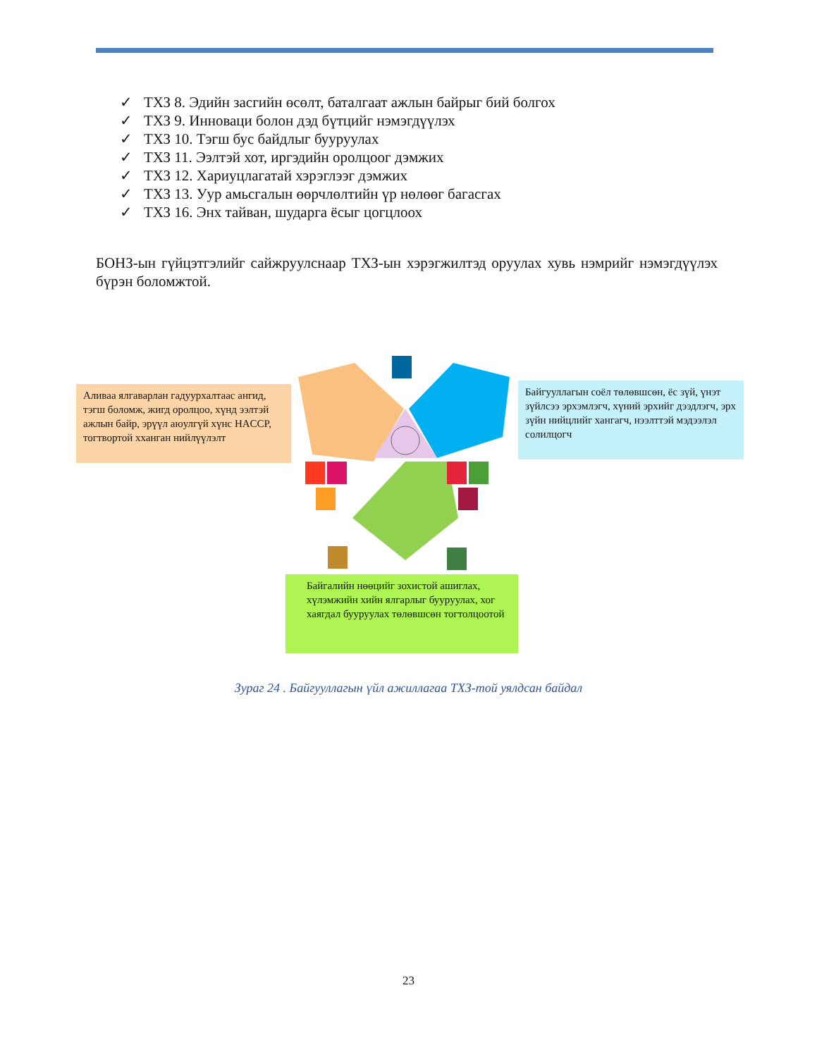✓ ТХЗ 8. Эдийн засгийн өсөлт, баталгаат ажлын байрыг бий болгох
✓ ТХЗ 9. Инноваци болон дэд бүтцийг нэмэгдүүлэх
✓ ТХЗ 10. Тэгш бус байдлыг бууруулах
✓ ТХЗ 11. Ээлтэй хот, иргэдийн оролцоог дэмжих
✓ ТХЗ 12. Хариуцлагатай хэрэглээг дэмжих
✓ ТХЗ 13. Уур амьсгалын өөрчлөлтийн үр нөлөөг багасгах
✓ ТХЗ 16. Энх тайван, шударга ёсыг цогцлоох
БОНЗ-ын гүйцэтгэлийг сайжруулснаар ТХЗ-ын хэрэгжилтэд оруулах хувь нэмрийг нэмэгдүүлэх бүрэн боломжтой.
Аливаа ялгаварлан гадуурхалтаас ангид, тэгш боломж, жигд оролцоо, хүнд ээлтэй ажлын байр, эрүүл аюулгүй хүнс HACCP, тогтвортой хханган нийлүүлэлт
Байгууллагын соёл төлөвшсөн, ёс зүй, үнэт зүйлсээ эрхэмлэгч, хүний эрхийг дээдлэгч, эрх зүйн нийцлийг хангагч, нээлттэй мэдээлэл солилцогч
Байгалийн нөөцийг зохистой ашиглах, хүлэмжийн хийн ялгарлыг бууруулах, хог хаягдал бууруулах төлөвшсөн тогтолцоотой
Зураг 24 . Байгууллагын үйл ажиллагаа ТХЗ-той уялдсан байдал
23